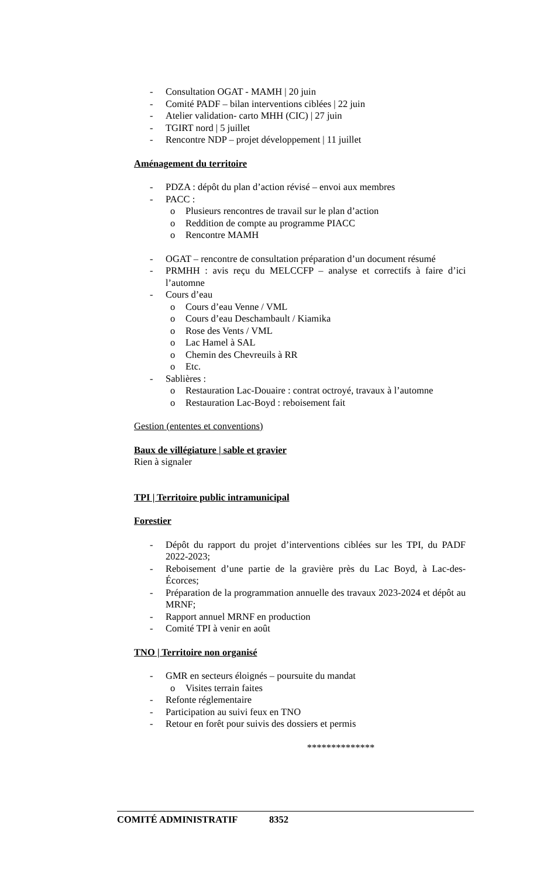- Consultation OGAT - MAMH | 20 juin
- Comité PADF – bilan interventions ciblées | 22 juin
- Atelier validation- carto MHH (CIC) | 27 juin
- TGIRT nord | 5 juillet
- Rencontre NDP – projet développement | 11 juillet
Aménagement du territoire
- PDZA : dépôt du plan d’action révisé – envoi aux membres
- PACC :
o Plusieurs rencontres de travail sur le plan d’action
o Reddition de compte au programme PIACC
o Rencontre MAMH
- OGAT – rencontre de consultation préparation d’un document résumé
- PRMHH : avis reçu du MELCCFP – analyse et correctifs à faire d’ici l’automne
- Cours d’eau
o Cours d’eau Venne / VML
o Cours d’eau Deschambault / Kiamika
o Rose des Vents / VML
o Lac Hamel à SAL
o Chemin des Chevreuils à RR
o Etc.
- Sablières :
o Restauration Lac-Douaire : contrat octroyé, travaux à l’automne
o Restauration Lac-Boyd : reboisement fait
Gestion (ententes et conventions)
Baux de villégiature | sable et gravier
Rien à signaler
TPI | Territoire public intramunicipal
Forestier
- Dépôt du rapport du projet d’interventions ciblées sur les TPI, du PADF 2022-2023;
- Reboisement d’une partie de la gravière près du Lac Boyd, à Lac-des-Écorces;
- Préparation de la programmation annuelle des travaux 2023-2024 et dépôt au MRNF;
- Rapport annuel MRNF en production
- Comité TPI à venir en août
TNO | Territoire non organisé
- GMR en secteurs éloignés – poursuite du mandat
o Visites terrain faites
- Refonte réglementaire
- Participation au suivi feux en TNO
- Retour en forêt pour suivis des dossiers et permis
**************
COMITÉ ADMINISTRATIF 8352